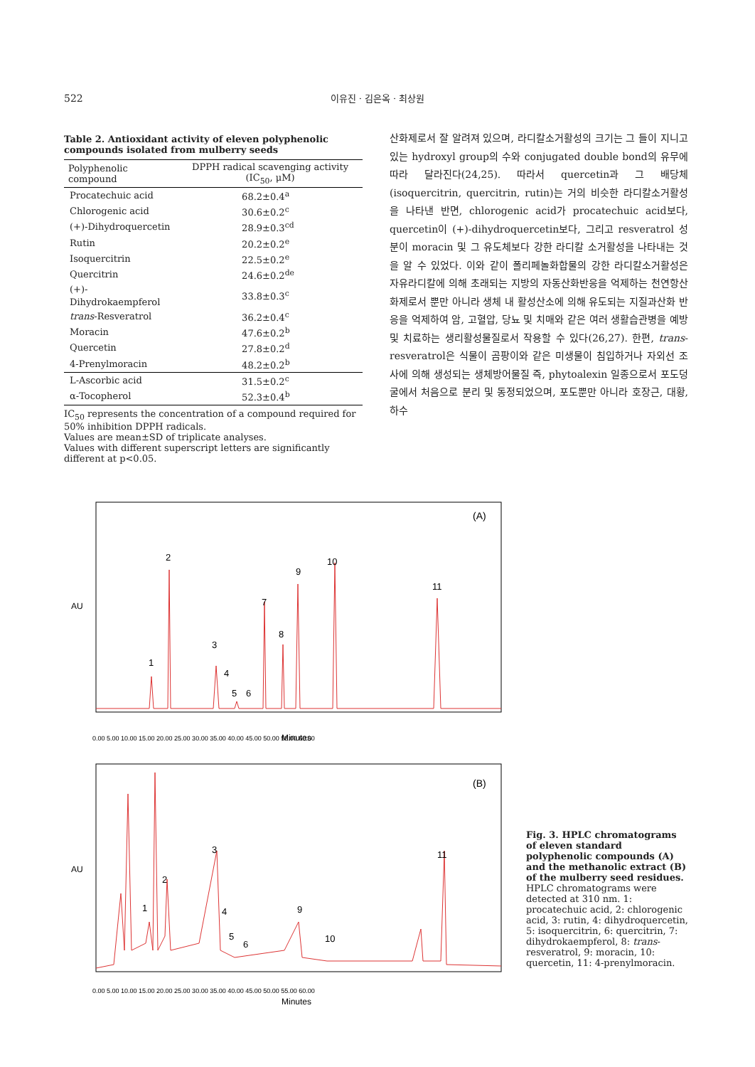522
이유진 · 김은옥 · 최상원
Table 2. Antioxidant activity of eleven polyphenolic compounds isolated from mulberry seeds
| Polyphenolic compound | DPPH radical scavenging activity (IC<sub>50</sub>, μM) |
| --- | --- |
| Procatechuic acid | 68.2±0.4<sup>a</sup> |
| Chlorogenic acid | 30.6±0.2<sup>c</sup> |
| (+)-Dihydroquercetin | 28.9±0.3<sup>cd</sup> |
| Rutin | 20.2±0.2<sup>e</sup> |
| Isoquercitrin | 22.5±0.2<sup>e</sup> |
| Quercitrin | 24.6±0.2<sup>de</sup> |
| (+)-Dihydrokaempferol | 33.8±0.3<sup>c</sup> |
| trans -Resveratrol | 36.2±0.4<sup>c</sup> |
| Moracin | 47.6±0.2<sup>b</sup> |
| Quercetin | 27.8±0.2<sup>d</sup> |
| 4-Prenylmoracin | 48.2±0.2<sup>b</sup> |
| L-Ascorbic acid | 31.5±0.2<sup>c</sup> |
| α-Tocopherol | 52.3±0.4<sup>b</sup> |
IC<sub>50</sub> represents the concentration of a compound required for 50% inhibition DPPH radicals.
Values are mean±SD of triplicate analyses.
Values with different superscript letters are significantly different at p<0.05.
산화제로서 잘 알려져 있으며, 라디칼소거활성의 크기는 그 들이 지니고 있는 hydroxyl group의 수와 conjugated double bond의 유무에 따라 달라진다(24,25). 따라서 quercetin과 그 배당체(isoquercitrin, quercitrin, rutin)는 거의 비슷한 라디칼소거활성을 나타낸 반면, chlorogenic acid가 procatechuic acid보다, quercetin이 (+)-dihydroquercetin보다, 그리고 resveratrol 성분이 moracin 및 그 유도체보다 강한 라디칼 소거활성을 나타내는 것을 알 수 있었다. 이와 같이 폴리페놀화합물의 강한 라디칼소거활성은 자유라디칼에 의해 초래되는 지방의 자동산화반응을 억제하는 천연항산화제로서 뿐만 아니라 생체 내 활성산소에 의해 유도되는 지질과산화 반응을 억제하여 암, 고혈압, 당뇨 및 치매와 같은 여러 생활습관병을 예방 및 치료하는 생리활성물질로서 작용할 수 있다(26,27). 한편, trans-resveratrol은 식물이 곰팡이와 같은 미생물이 침입하거나 자외선 조사에 의해 생성되는 생체방어물질 즉, phytoalexin 일종으로서 포도덩굴에서 처음으로 분리 및 동정되었으며, 포도뿐만 아니라 호장근, 대황, 하수
AU
(A)
1
2
3
4
5
6
7
8
9
10
11
Minutes
0.00 5.00 10.00 15.00 20.00 25.00 30.00 35.00 40.00 45.00 50.00 55.00 60.00
AU
(B)
1
2
3
4
5
6
9
10
11
Minutes
0.00 5.00 10.00 15.00 20.00 25.00 30.00 35.00 40.00 45.00 50.00 55.00 60.00
Fig. 3. HPLC chromatograms of eleven standard polyphenolic compounds (A) and the methanolic extract (B) of the mulberry seed residues. HPLC chromatograms were detected at 310 nm. 1: procatechuic acid, 2: chlorogenic acid, 3: rutin, 4: dihydroquercetin, 5: isoquercitrin, 6: quercitrin, 7: dihydrokaempferol, 8: trans-resveratrol, 9: moracin, 10: quercetin, 11: 4-prenylmoracin.